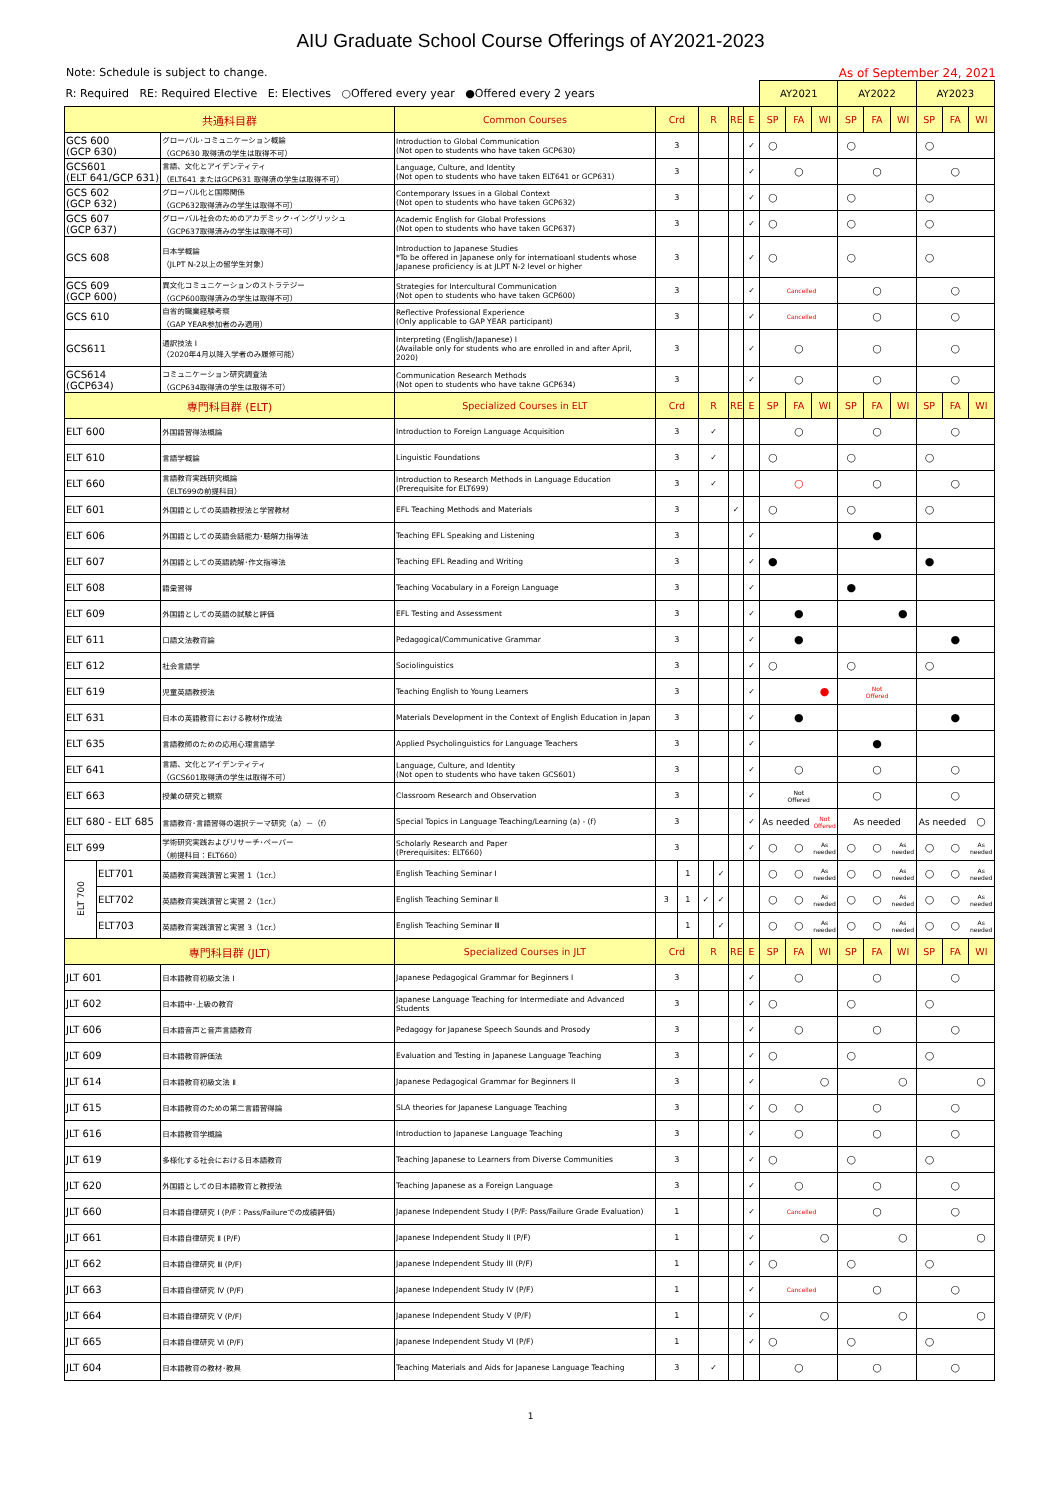AIU Graduate School Course Offerings of AY2021-2023
Note: Schedule is subject to change. As of September 24, 2021
| R: Required RE: Required Elective E: Electives ○Offered every year ●Offered every 2 years | | | | | | | | | | AY2021 | | | AY2022 | | | AY2023 | | |
| 共通科目群 | | | Common Courses | Crd | | R | | RE | E | SP | FA | WI | SP | FA | WI | SP | FA | WI |
| GCS 600 (GCP 630) | | グローバル･コミュニケーション概論 （GCP630 取得済の学生は取得不可） | Introduction to Global Communication (Not open to students who have taken GCP630) | 3 | | | | | ✓ | ○ | | | ○ | | | ○ | | |
| GCS601 (ELT 641/GCP 631) | | 言語、文化とアイデンティティ （ELT641 またはGCP631 取得済の学生は取得不可） | Language, Culture, and Identity (Not open to students who have taken ELT641 or GCP631) | 3 | | | | | ✓ | | ○ | | | ○ | | | ○ | |
| GCS 602 (GCP 632) | | グローバル化と国際関係 （GCP632取得済みの学生は取得不可） | Contemporary Issues in a Global Context (Not open to students who have taken GCP632) | 3 | | | | | ✓ | ○ | | | ○ | | | ○ | | |
| GCS 607 (GCP 637) | | グローバル社会のためのアカデミック･イングリッシュ （GCP637取得済みの学生は取得不可） | Academic English for Global Professions (Not open to students who have taken GCP637) | 3 | | | | | ✓ | ○ | | | ○ | | | ○ | | |
| GCS 608 | | 日本学概論 （JLPT N-2以上の留学生対象） | Introduction to Japanese Studies *To be offered in Japanese only for internatioanl students whose Japanese proficiency is at JLPT N-2 level or higher | 3 | | | | | ✓ | ○ | | | ○ | | | ○ | | |
| GCS 609 (GCP 600) | | 異文化コミュニケーションのストラテジー （GCP600取得済みの学生は取得不可） | Strategies for Intercultural Communication (Not open to students who have taken GCP600) | 3 | | | | | ✓ | | Cancelled | | | ○ | | | ○ | |
| GCS 610 | | 自省的職業経験考察 （GAP YEAR参加者のみ適用） | Reflective Professional Experience (Only applicable to GAP YEAR participant) | 3 | | | | | ✓ | | Cancelled | | | ○ | | | ○ | |
| GCS611 | | 通訳技法 I （2020年4月以降入学者のみ履修可能） | Interpreting (English/Japanese) I (Available only for students who are enrolled in and after April, 2020) | 3 | | | | | ✓ | | ○ | | | ○ | | | ○ | |
| GCS614 (GCP634) | | コミュニケーション研究調査法 （GCP634取得済の学生は取得不可） | Communication Research Methods (Not open to students who have takne GCP634) | 3 | | | | | ✓ | | ○ | | | ○ | | | ○ | |
| 専門科目群 (ELT) | | | Specialized Courses in ELT | Crd | | R | | RE | E | SP | FA | WI | SP | FA | WI | SP | FA | WI |
| ELT 600 | | 外国語習得法概論 | Introduction to Foreign Language Acquisition | 3 | | ✓ | | | | | ○ | | | ○ | | | ○ | |
| ELT 610 | | 言語学概論 | Linguistic Foundations | 3 | | ✓ | | | | ○ | | | ○ | | | ○ | | |
| ELT 660 | | 言語教育実践研究概論 （ELT699の前提科目） | Introduction to Research Methods in Language Education (Prerequisite for ELT699) | 3 | | ✓ | | | | | ○ | | | ○ | | | ○ | |
| ELT 601 | | 外国語としての英語教授法と学習教材 | EFL Teaching Methods and Materials | 3 | | | | ✓ | | ○ | | | ○ | | | ○ | | |
| ELT 606 | | 外国語としての英語会話能力･聴解力指導法 | Teaching EFL Speaking and Listening | 3 | | | | | ✓ | | | | | ● | | | | |
| ELT 607 | | 外国語としての英語読解･作文指導法 | Teaching EFL Reading and Writing | 3 | | | | | ✓ | ● | | | | | | ● | | |
| ELT 608 | | 語彙習得 | Teaching Vocabulary in a Foreign Language | 3 | | | | | ✓ | | | | ● | | | | | |
| ELT 609 | | 外国語としての英語の試験と評価 | EFL Testing and Assessment | 3 | | | | | ✓ | | ● | | | | ● | | | |
| ELT 611 | | 口語文法教育論 | Pedagogical/Communicative Grammar | 3 | | | | | ✓ | | ● | | | | | | ● | |
| ELT 612 | | 社会言語学 | Sociolinguistics | 3 | | | | | ✓ | ○ | | | ○ | | | ○ | | |
| ELT 619 | | 児童英語教授法 | Teaching English to Young Learners | 3 | | | | | ✓ | | | ● | | Not Offered | | | | |
| ELT 631 | | 日本の英語教育における教材作成法 | Materials Development in the Context of English Education in Japan | 3 | | | | | ✓ | | ● | | | | | | ● | |
| ELT 635 | | 言語教師のための応用心理言語学 | Applied Psycholinguistics for Language Teachers | 3 | | | | | ✓ | | | | | ● | | | | |
| ELT 641 | | 言語、文化とアイデンティティ （GCS601取得済の学生は取得不可） | Language, Culture, and Identity (Not open to students who have taken GCS601) | 3 | | | | | ✓ | | ○ | | | ○ | | | ○ | |
| ELT 663 | | 授業の研究と観察 | Classroom Research and Observation | 3 | | | | | ✓ | | Not Offered | | | ○ | | | ○ | |
| ELT 680 - ELT 685 | | 言語教育･言語習得の選択テーマ研究（a）－（f） | Special Topics in Language Teaching/Learning (a) - (f) | 3 | | | | | ✓ | As needed | | Not Offered | As needed | | | As needed | | ○ |
| ELT 699 | | 学術研究実践およびリサーチ･ペーパー （前提科目：ELT660） | Scholarly Research and Paper (Prerequisites: ELT660) | 3 | | | | | ✓ | ○ | ○ | As needed | ○ | ○ | As needed | ○ | ○ | As needed |
| ELT 700 | ELT701 | 英語教育実践演習と実習 1（1cr.） | English Teaching Seminar Ⅰ | | 1 | | ✓ | | | ○ | ○ | As needed | ○ | ○ | As needed | ○ | ○ | As needed |
| | ELT702 | 英語教育実践演習と実習 2（1cr.） | English Teaching Seminar Ⅱ | 3 | 1 | ✓ | ✓ | | | ○ | ○ | As needed | ○ | ○ | As needed | ○ | ○ | As needed |
| | ELT703 | 英語教育実践演習と実習 3（1cr.） | English Teaching Seminar Ⅲ | | 1 | | ✓ | | | ○ | ○ | As needed | ○ | ○ | As needed | ○ | ○ | As needed |
| 専門科目群 (JLT) | | | Specialized Courses in JLT | Crd | | R | | RE | E | SP | FA | WI | SP | FA | WI | SP | FA | WI |
| JLT 601 | | 日本語教育初級文法 Ⅰ | Japanese Pedagogical Grammar for Beginners I | 3 | | | | | ✓ | | ○ | | | ○ | | | ○ | |
| JLT 602 | | 日本語中･上級の教育 | Japanese Language Teaching for Intermediate and Advanced Students | 3 | | | | | ✓ | ○ | | | ○ | | | ○ | | |
| JLT 606 | | 日本語音声と音声言語教育 | Pedagogy for Japanese Speech Sounds and Prosody | 3 | | | | | ✓ | | ○ | | | ○ | | | ○ | |
| JLT 609 | | 日本語教育評価法 | Evaluation and Testing in Japanese Language Teaching | 3 | | | | | ✓ | ○ | | | ○ | | | ○ | | |
| JLT 614 | | 日本語教育初級文法 Ⅱ | Japanese Pedagogical Grammar for Beginners II | 3 | | | | | ✓ | | | ○ | | | ○ | | | ○ |
| JLT 615 | | 日本語教育のための第二言語習得論 | SLA theories for Japanese Language Teaching | 3 | | | | | ✓ | ○ | ○ | | | ○ | | | ○ | |
| JLT 616 | | 日本語教育学概論 | Introduction to Japanese Language Teaching | 3 | | | | | ✓ | | ○ | | | ○ | | | ○ | |
| JLT 619 | | 多様化する社会における日本語教育 | Teaching Japanese to Learners from Diverse Communities | 3 | | | | | ✓ | ○ | | | ○ | | | ○ | | |
| JLT 620 | | 外国語としての日本語教育と教授法 | Teaching Japanese as a Foreign Language | 3 | | | | | ✓ | | ○ | | | ○ | | | ○ | |
| JLT 660 | | 日本語自律研究 Ⅰ (P/F：Pass/Failureでの成績評価) | Japanese Independent Study I (P/F: Pass/Failure Grade Evaluation) | 1 | | | | | ✓ | | Cancelled | | | ○ | | | ○ | |
| JLT 661 | | 日本語自律研究 Ⅱ (P/F) | Japanese Independent Study II (P/F) | 1 | | | | | ✓ | | | ○ | | | ○ | | | ○ |
| JLT 662 | | 日本語自律研究 Ⅲ (P/F) | Japanese Independent Study III (P/F) | 1 | | | | | ✓ | ○ | | | ○ | | | ○ | | |
| JLT 663 | | 日本語自律研究 Ⅳ (P/F) | Japanese Independent Study IV (P/F) | 1 | | | | | ✓ | | Cancelled | | | ○ | | | ○ | |
| JLT 664 | | 日本語自律研究 Ⅴ (P/F) | Japanese Independent Study V (P/F) | 1 | | | | | ✓ | | | ○ | | | ○ | | | ○ |
| JLT 665 | | 日本語自律研究 Ⅵ (P/F) | Japanese Independent Study VI (P/F) | 1 | | | | | ✓ | ○ | | | ○ | | | ○ | | |
| JLT 604 | | 日本語教育の教材･教具 | Teaching Materials and Aids for Japanese Language Teaching | 3 | | ✓ | | | | | ○ | | | ○ | | | ○ | |
1